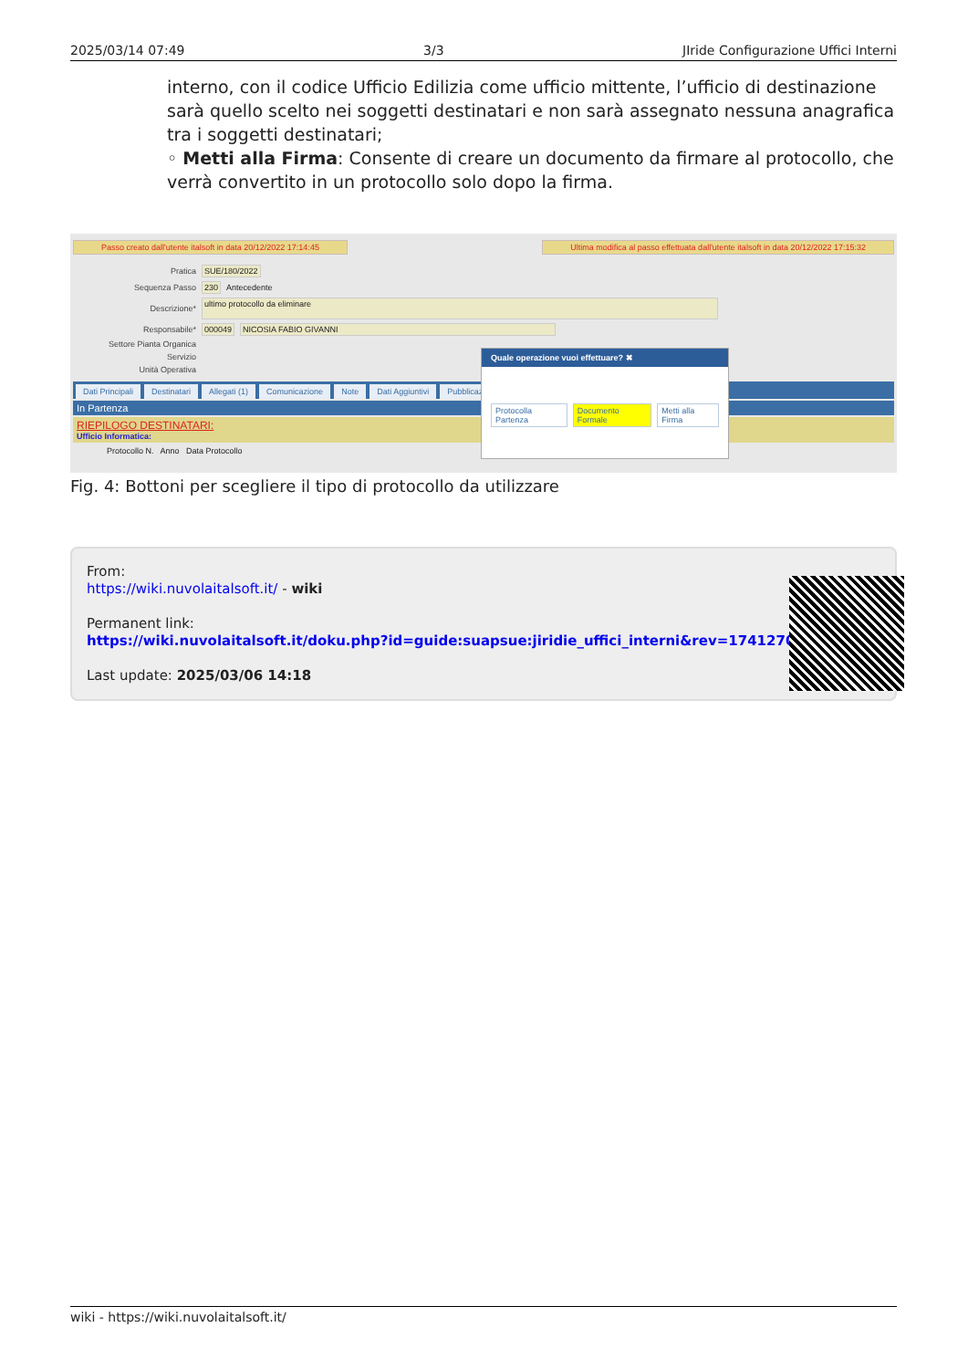2025/03/14 07:49 3/3 JIride Configurazione Uffici Interni
interno, con il codice Ufficio Edilizia come ufficio mittente, l’ufficio di destinazione sarà quello scelto nei soggetti destinatari e non sarà assegnato nessuna anagrafica tra i soggetti destinatari;
◦ Metti alla Firma: Consente di creare un documento da firmare al protocollo, che verrà convertito in un protocollo solo dopo la firma.
Passo creato dall'utente italsoft in data 20/12/2022 17:14:45 Ultima modifica al passo effettuata dall'utente italsoft in data 20/12/2022 17:15:32
Pratica SUE/180/2022
Sequenza Passo 230 Antecedente
Descrizione* ultimo protocollo da eliminare
Responsabile* 000049 NICOSIA FABIO GIVANNI
Settore Pianta Organica
Servizio
Unità Operativa
Dati Principali Destinatari Allegati (1) Comunicazione Note Dati Aggiuntivi Pubblicazio
In Partenza
RIEPILOGO DESTINATARI:
Ufficio Informatica:
Protocollo N. Anno Data Protocollo
Quale operazione vuoi effettuare? ✖
Protocolla Partenza Documento Formale Metti alla Firma
Fig. 4: Bottoni per scegliere il tipo di protocollo da utilizzare
From:
https://wiki.nuvolaitalsoft.it/ - wiki
Permanent link:
https://wiki.nuvolaitalsoft.it/doku.php?id=guide:suapsue:jiridie_uffici_interni&rev=1741270683
Last update: 2025/03/06 14:18
wiki - https://wiki.nuvolaitalsoft.it/